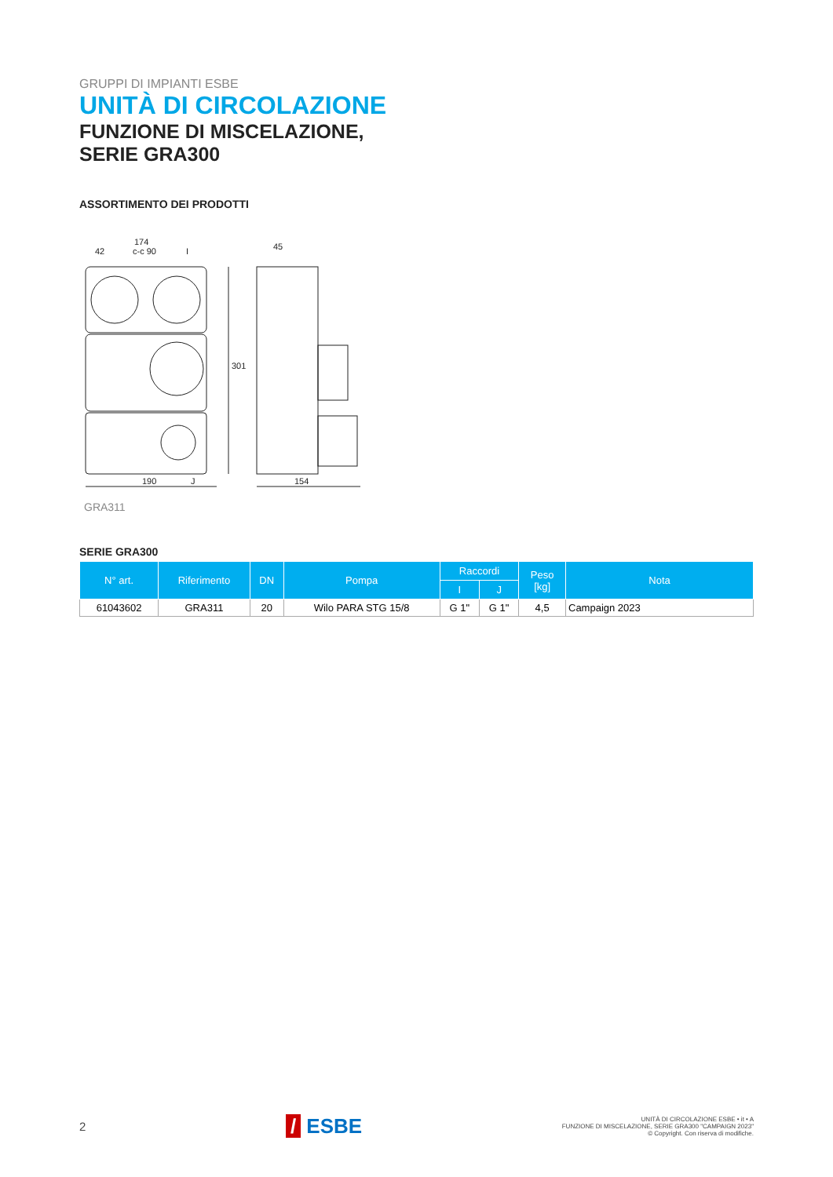GRUPPI DI IMPIANTI ESBE
UNITÀ DI CIRCOLAZIONE
FUNZIONE DI MISCELAZIONE,
SERIE GRA300
ASSORTIMENTO DEI PRODOTTI
174
42
c-c 90
I
45
190
J
154
301
GRA311
SERIE GRA300
| N° art. | Riferimento | DN | Pompa | Raccordi | | Peso [kg] | Nota |
| --- | --- | --- | --- | --- | --- | --- | --- |
| | | | | I | J | | |
| 61043602 | GRA311 | 20 | Wilo PARA STG 15/8 | G 1" | G 1" | 4,5 | Campaign 2023 |
2 / ESBE UNITÀ DI CIRCOLAZIONE ESBE • it • A
FUNZIONE DI MISCELAZIONE, SERIE GRA300 "CAMPAIGN 2023"
© Copyright. Con riserva di modifiche.